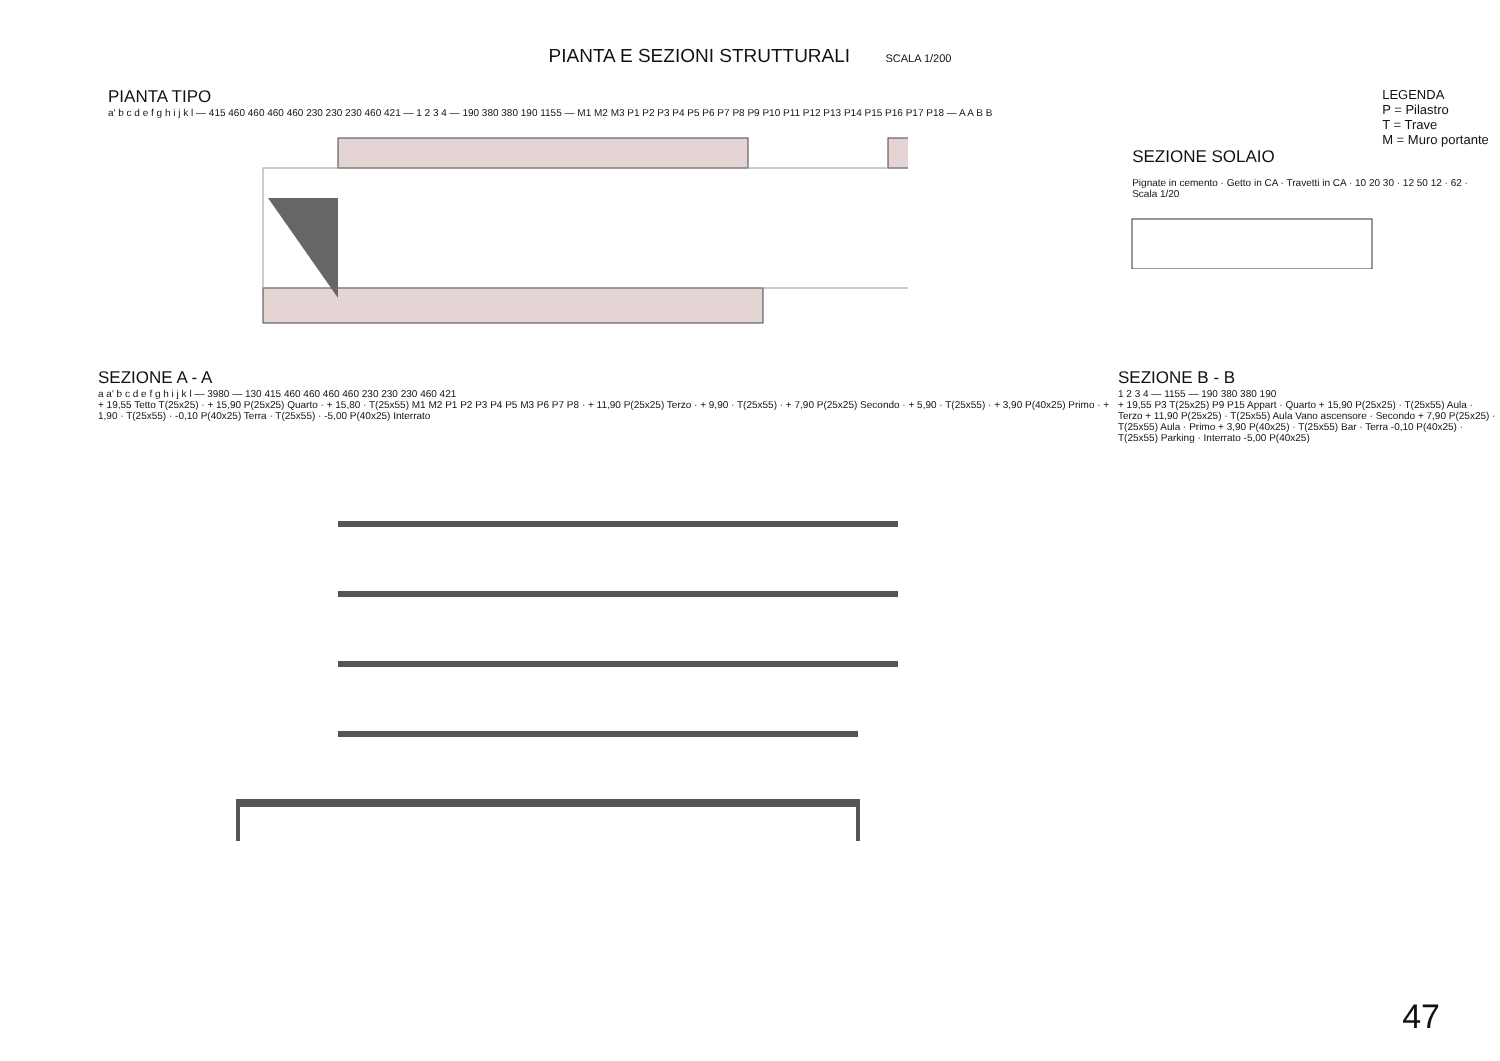PIANTA E SEZIONI STRUTTURALI SCALA 1/200
PIANTA TIPO
a' b c d e f g h i j k l — 415 460 460 460 460 230 230 230 460 421 — 1 2 3 4 — 190 380 380 190 1155 — M1 M2 M3 P1 P2 P3 P4 P5 P6 P7 P8 P9 P10 P11 P12 P13 P14 P15 P16 P17 P18 — A A B B
LEGENDA
P = Pilastro
T = Trave
M = Muro portante
SEZIONE SOLAIO
Pignate in cemento · Getto in CA · Travetti in CA · 10 20 30 · 12 50 12 · 62 · Scala 1/20
SEZIONE A - A
a a' b c d e f g h i j k l — 3980 — 130 415 460 460 460 460 230 230 230 460 421
+ 19,55 Tetto T(25x25) · + 15,90 P(25x25) Quarto · + 15,80 · T(25x55) M1 M2 P1 P2 P3 P4 P5 M3 P6 P7 P8 · + 11,90 P(25x25) Terzo · + 9,90 · T(25x55) · + 7,90 P(25x25) Secondo · + 5,90 · T(25x55) · + 3,90 P(40x25) Primo · + 1,90 · T(25x55) · -0,10 P(40x25) Terra · T(25x55) · -5,00 P(40x25) Interrato
SEZIONE B - B
1 2 3 4 — 1155 — 190 380 380 190
+ 19,55 P3 T(25x25) P9 P15 Appart · Quarto + 15,90 P(25x25) · T(25x55) Aula · Terzo + 11,90 P(25x25) · T(25x55) Aula Vano ascensore · Secondo + 7,90 P(25x25) · T(25x55) Aula · Primo + 3,90 P(40x25) · T(25x55) Bar · Terra -0,10 P(40x25) · T(25x55) Parking · Interrato -5,00 P(40x25)
47